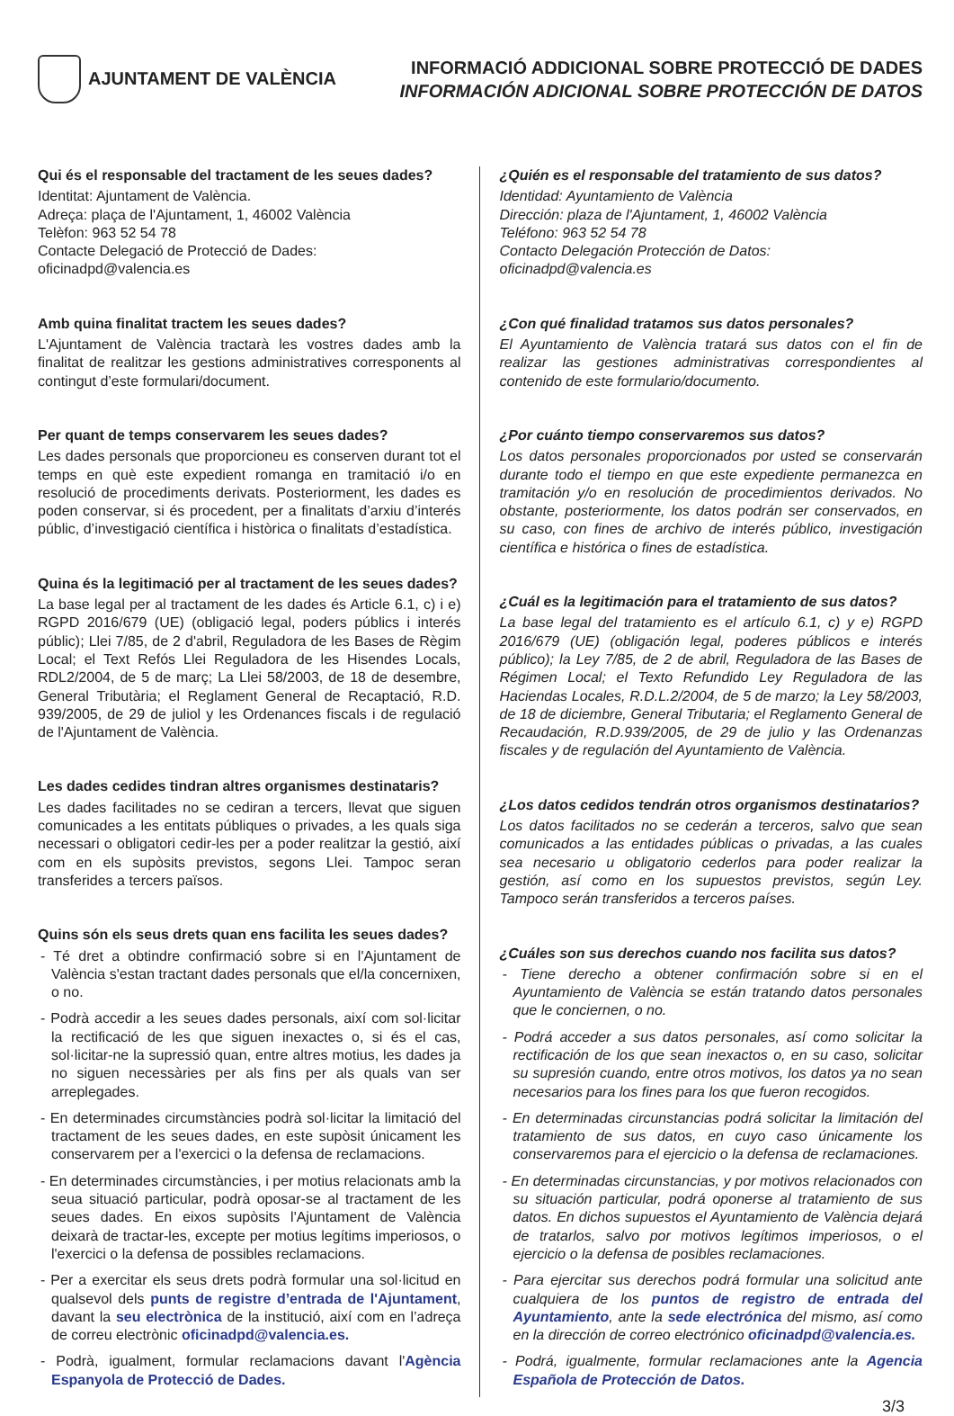AJUNTAMENT DE VALÈNCIA
INFORMACIÓ ADDICIONAL SOBRE PROTECCIÓ DE DADES
INFORMACIÓN ADICIONAL SOBRE PROTECCIÓN DE DATOS
Qui és el responsable del tractament de les seues dades?
Identitat: Ajuntament de València.
Adreça: plaça de l'Ajuntament, 1, 46002 València
Telèfon: 963 52 54 78
Contacte Delegació de Protecció de Dades: oficinadpd@valencia.es
Amb quina finalitat tractem les seues dades?
L'Ajuntament de València tractarà les vostres dades amb la finalitat de realitzar les gestions administratives corresponents al contingut d’este formulari/document.
Per quant de temps conservarem les seues dades?
Les dades personals que proporcioneu es conserven durant tot el temps en què este expedient romanga en tramitació i/o en resolució de procediments derivats. Posteriorment, les dades es poden conservar, si és procedent, per a finalitats d’arxiu d’interés públic, d’investigació científica i històrica o finalitats d’estadística.
Quina és la legitimació per al tractament de les seues dades?
La base legal per al tractament de les dades és Article 6.1, c) i e) RGPD 2016/679 (UE) (obligació legal, poders públics i interés públic); Llei 7/85, de 2 d'abril, Reguladora de les Bases de Règim Local; el Text Refós Llei Reguladora de les Hisendes Locals, RDL2/2004, de 5 de març; La Llei 58/2003, de 18 de desembre, General Tributària; el Reglament General de Recaptació, R.D. 939/2005, de 29 de juliol y les Ordenances fiscals i de regulació de l'Ajuntament de València.
Les dades cedides tindran altres organismes destinataris?
Les dades facilitades no se cediran a tercers, llevat que siguen comunicades a les entitats públiques o privades, a les quals siga necessari o obligatori cedir-les per a poder realitzar la gestió, així com en els supòsits previstos, segons Llei. Tampoc seran transferides a tercers països.
Quins són els seus drets quan ens facilita les seues dades?
- Té dret a obtindre confirmació sobre si en l'Ajuntament de València s'estan tractant dades personals que el/la concernixen, o no.
- Podrà accedir a les seues dades personals, així com sol·licitar la rectificació de les que siguen inexactes o, si és el cas, sol·licitar-ne la supressió quan, entre altres motius, les dades ja no siguen necessàries per als fins per als quals van ser arreplegades.
- En determinades circumstàncies podrà sol·licitar la limitació del tractament de les seues dades, en este supòsit únicament les conservarem per a l'exercici o la defensa de reclamacions.
- En determinades circumstàncies, i per motius relacionats amb la seua situació particular, podrà oposar-se al tractament de les seues dades. En eixos supòsits l'Ajuntament de València deixarà de tractar-les, excepte per motius legítims imperiosos, o l'exercici o la defensa de possibles reclamacions.
- Per a exercitar els seus drets podrà formular una sol·licitud en qualsevol dels punts de registre d’entrada de l'Ajuntament, davant la seu electrònica de la institució, així com en l’adreça de correu electrònic oficinadpd@valencia.es.
- Podrà, igualment, formular reclamacions davant l'Agència Espanyola de Protecció de Dades.
¿Quién es el responsable del tratamiento de sus datos?
Identidad: Ayuntamiento de València
Dirección: plaza de l'Ajuntament, 1, 46002 València
Teléfono: 963 52 54 78
Contacto Delegación Protección de Datos: oficinadpd@valencia.es
¿Con qué finalidad tratamos sus datos personales?
El Ayuntamiento de València tratará sus datos con el fin de realizar las gestiones administrativas correspondientes al contenido de este formulario/documento.
¿Por cuánto tiempo conservaremos sus datos?
Los datos personales proporcionados por usted se conservarán durante todo el tiempo en que este expediente permanezca en tramitación y/o en resolución de procedimientos derivados. No obstante, posteriormente, los datos podrán ser conservados, en su caso, con fines de archivo de interés público, investigación científica e histórica o fines de estadística.
¿Cuál es la legitimación para el tratamiento de sus datos?
La base legal del tratamiento es el artículo 6.1, c) y e) RGPD 2016/679 (UE) (obligación legal, poderes públicos e interés público); la Ley 7/85, de 2 de abril, Reguladora de las Bases de Régimen Local; el Texto Refundido Ley Reguladora de las Haciendas Locales, R.D.L.2/2004, de 5 de marzo; la Ley 58/2003, de 18 de diciembre, General Tributaria; el Reglamento General de Recaudación, R.D.939/2005, de 29 de julio y las Ordenanzas fiscales y de regulación del Ayuntamiento de València.
¿Los datos cedidos tendrán otros organismos destinatarios?
Los datos facilitados no se cederán a terceros, salvo que sean comunicados a las entidades públicas o privadas, a las cuales sea necesario u obligatorio cederlos para poder realizar la gestión, así como en los supuestos previstos, según Ley. Tampoco serán transferidos a terceros países.
¿Cuáles son sus derechos cuando nos facilita sus datos?
- Tiene derecho a obtener confirmación sobre si en el Ayuntamiento de València se están tratando datos personales que le conciernen, o no.
- Podrá acceder a sus datos personales, así como solicitar la rectificación de los que sean inexactos o, en su caso, solicitar su supresión cuando, entre otros motivos, los datos ya no sean necesarios para los fines para los que fueron recogidos.
- En determinadas circunstancias podrá solicitar la limitación del tratamiento de sus datos, en cuyo caso únicamente los conservaremos para el ejercicio o la defensa de reclamaciones.
- En determinadas circunstancias, y por motivos relacionados con su situación particular, podrá oponerse al tratamiento de sus datos. En dichos supuestos el Ayuntamiento de València dejará de tratarlos, salvo por motivos legítimos imperiosos, o el ejercicio o la defensa de posibles reclamaciones.
- Para ejercitar sus derechos podrá formular una solicitud ante cualquiera de los puntos de registro de entrada del Ayuntamiento, ante la sede electrónica del mismo, así como en la dirección de correo electrónico oficinadpd@valencia.es.
- Podrá, igualmente, formular reclamaciones ante la Agencia Española de Protección de Datos.
3/3